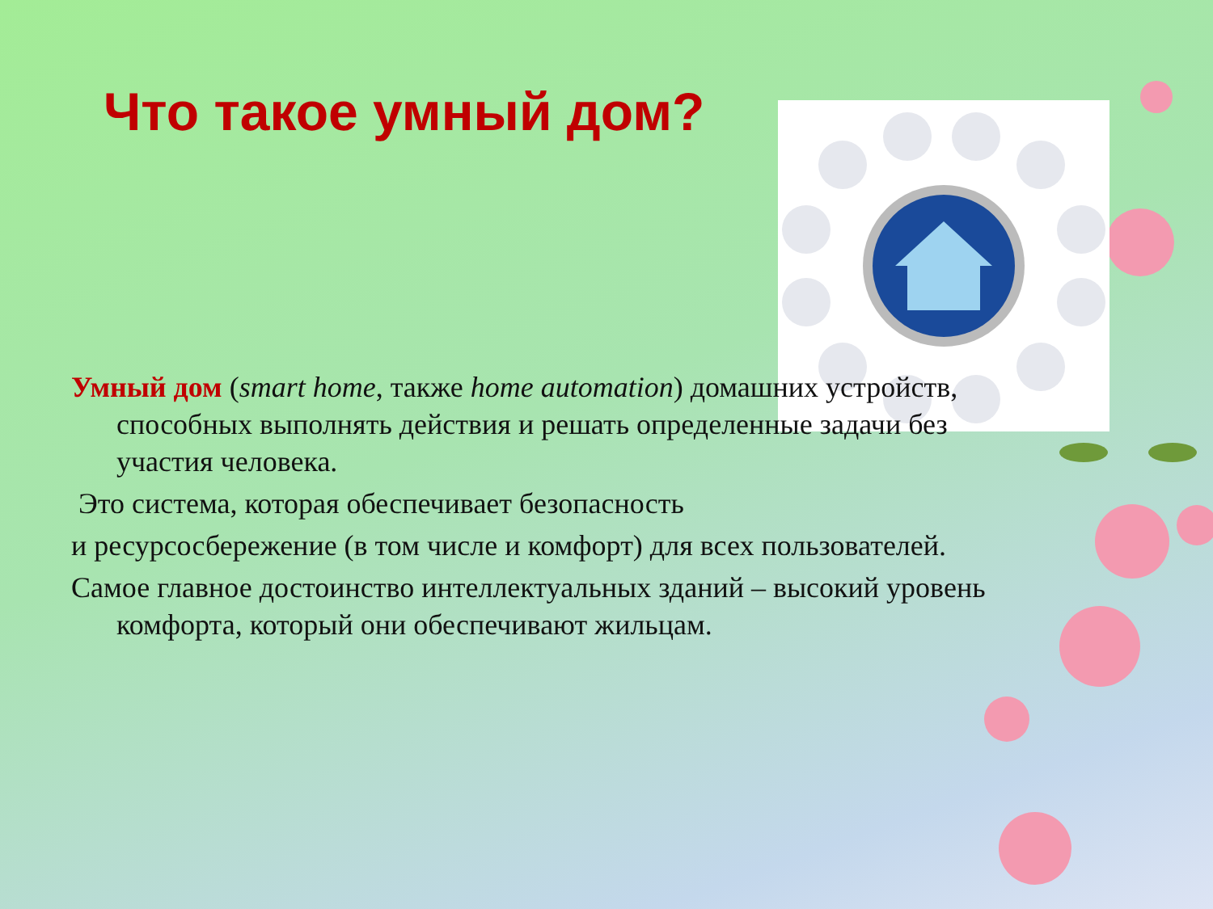Что такое умный дом?
Умный дом (smart home, также home automation) домашних устройств, способных выполнять действия и решать определенные задачи без участия человека.
Это система, которая обеспечивает безопасность
и ресурсосбережение (в том числе и комфорт) для всех пользователей.
Самое главное достоинство интеллектуальных зданий – высокий уровень комфорта, который они обеспечивают жильцам.